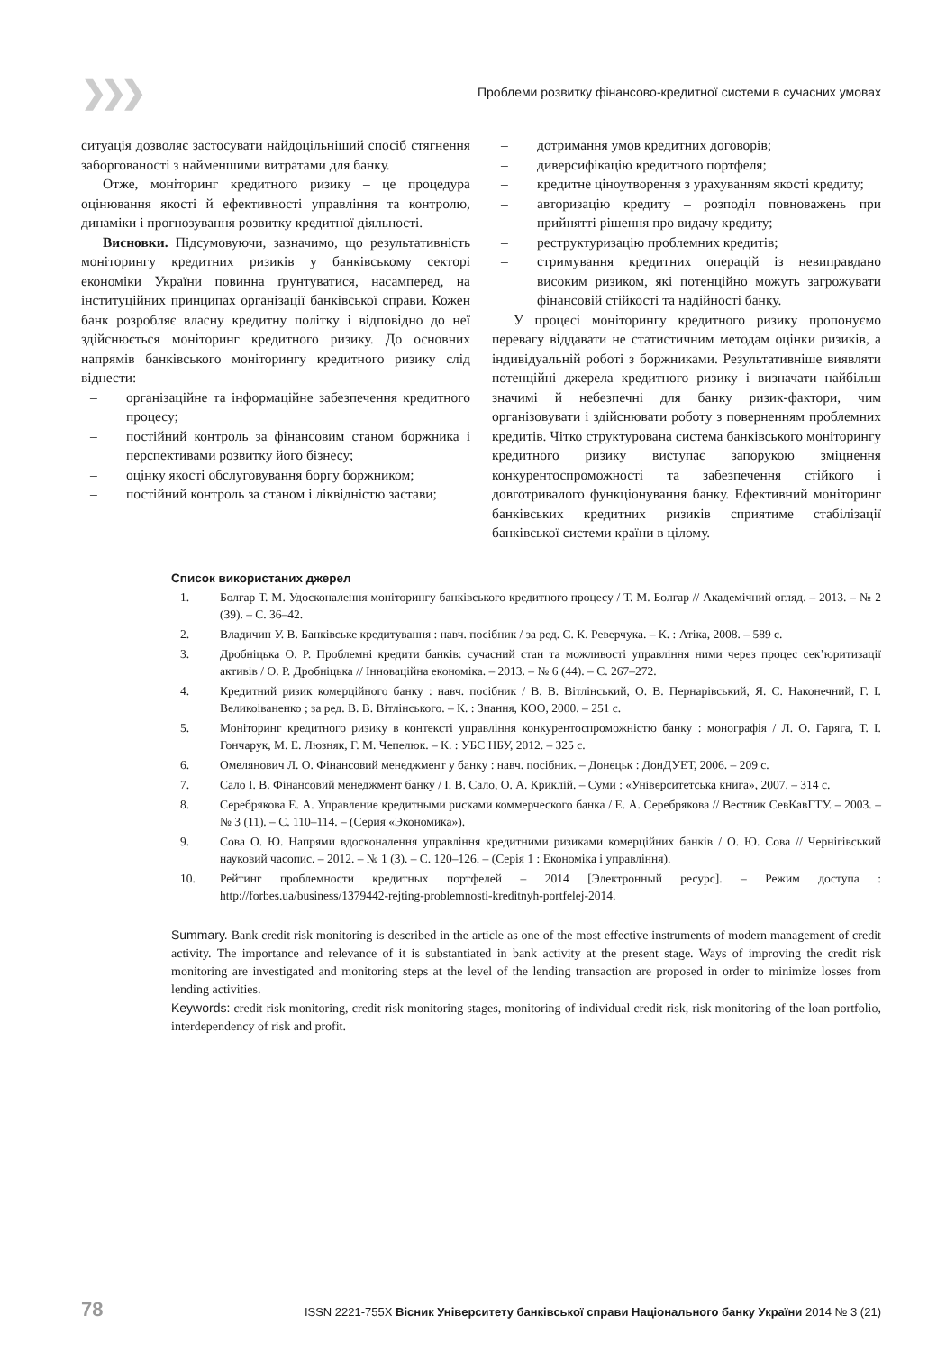❯❯❯ Проблеми розвитку фінансово-кредитної системи в сучасних умовах
ситуація дозволяє застосувати найдоцільніший спосіб стягнення заборгованості з найменшими витратами для банку.
Отже, моніторинг кредитного ризику – це процедура оцінювання якості й ефективності управління та контролю, динаміки і прогнозування розвитку кредитної діяльності.
Висновки. Підсумовуючи, зазначимо, що результативність моніторингу кредитних ризиків у банківському секторі економіки України повинна ґрунтуватися, насамперед, на інституційних принципах організації банківської справи. Кожен банк розробляє власну кредитну політку і відповідно до неї здійснюється моніторинг кредитного ризику. До основних напрямів банківського моніторингу кредитного ризику слід віднести:
– організаційне та інформаційне забезпечення кредитного процесу;
– постійний контроль за фінансовим станом боржника і перспективами розвитку його бізнесу;
– оцінку якості обслуговування боргу боржником;
– постійний контроль за станом і ліквідністю застави;
– дотримання умов кредитних договорів;
– диверсифікацію кредитного портфеля;
– кредитне ціноутворення з урахуванням якості кредиту;
– авторизацію кредиту – розподіл повноважень при прийнятті рішення про видачу кредиту;
– реструктуризацію проблемних кредитів;
– стримування кредитних операцій із невиправдано високим ризиком, які потенційно можуть загрожувати фінансовій стійкості та надійності банку.
У процесі моніторингу кредитного ризику пропонуємо перевагу віддавати не статистичним методам оцінки ризиків, а індивідуальній роботі з боржниками. Результативніше виявляти потенційні джерела кредитного ризику і визначати найбільш значимі й небезпечні для банку ризик-фактори, чим організовувати і здійснювати роботу з поверненням проблемних кредитів. Чітко структурована система банківського моніторингу кредитного ризику виступає запорукою зміцнення конкурентоспроможності та забезпечення стійкого і довготривалого функціонування банку. Ефективний моніторинг банківських кредитних ризиків сприятиме стабілізації банківської системи країни в цілому.
Список використаних джерел
1. Болгар Т. М. Удосконалення моніторингу банківського кредитного процесу / Т. М. Болгар // Академічний огляд. – 2013. – № 2 (39). – С. 36–42.
2. Владичин У. В. Банківське кредитування : навч. посібник / за ред. С. К. Реверчука. – К. : Атіка, 2008. – 589 с.
3. Дробніцька О. Р. Проблемні кредити банків: сучасний стан та можливості управління ними через процес сек’юритизації активів / О. Р. Дробніцька // Інноваційна економіка. – 2013. – № 6 (44). – С. 267–272.
4. Кредитний ризик комерційного банку : навч. посібник / В. В. Вітлінський, О. В. Пернарівський, Я. С. Наконечний, Г. І. Великоіваненко ; за ред. В. В. Вітлінського. – К. : Знання, КОО, 2000. – 251 с.
5. Моніторинг кредитного ризику в контексті управління конкурентоспроможністю банку : монографія / Л. О. Гаряга, Т. І. Гончарук, М. Е. Люзняк, Г. М. Чепелюк. – К. : УБС НБУ, 2012. – 325 с.
6. Омелянович Л. О. Фінансовий менеджмент у банку : навч. посібник. – Донецьк : ДонДУЕТ, 2006. – 209 с.
7. Сало І. В. Фінансовий менеджмент банку / І. В. Сало, О. А. Криклій. – Суми : «Університетська книга», 2007. – 314 с.
8. Серебрякова Е. А. Управление кредитными рисками коммерческого банка / Е. А. Серебрякова // Вестник СевКавГТУ. – 2003. – № 3 (11). – С. 110–114. – (Серия «Экономика»).
9. Сова О. Ю. Напрями вдосконалення управління кредитними ризиками комерційних банків / О. Ю. Сова // Чернігівський науковий часопис. – 2012. – № 1 (3). – С. 120–126. – (Серія 1 : Економіка і управління).
10. Рейтинг проблемности кредитных портфелей – 2014 [Электронный ресурс]. – Режим доступа : http://forbes.ua/business/1379442-rejting-problemnosti-kreditnyh-portfelej-2014.
Summary. Bank credit risk monitoring is described in the article as one of the most effective instruments of modern management of credit activity. The importance and relevance of it is substantiated in bank activity at the present stage. Ways of improving the credit risk monitoring are investigated and monitoring steps at the level of the lending transaction are proposed in order to minimize losses from lending activities.
Keywords: credit risk monitoring, credit risk monitoring stages, monitoring of individual credit risk, risk monitoring of the loan portfolio, interdependency of risk and profit.
78 ISSN 2221-755X Вісник Університету банківської справи Національного банку України 2014 № 3 (21)